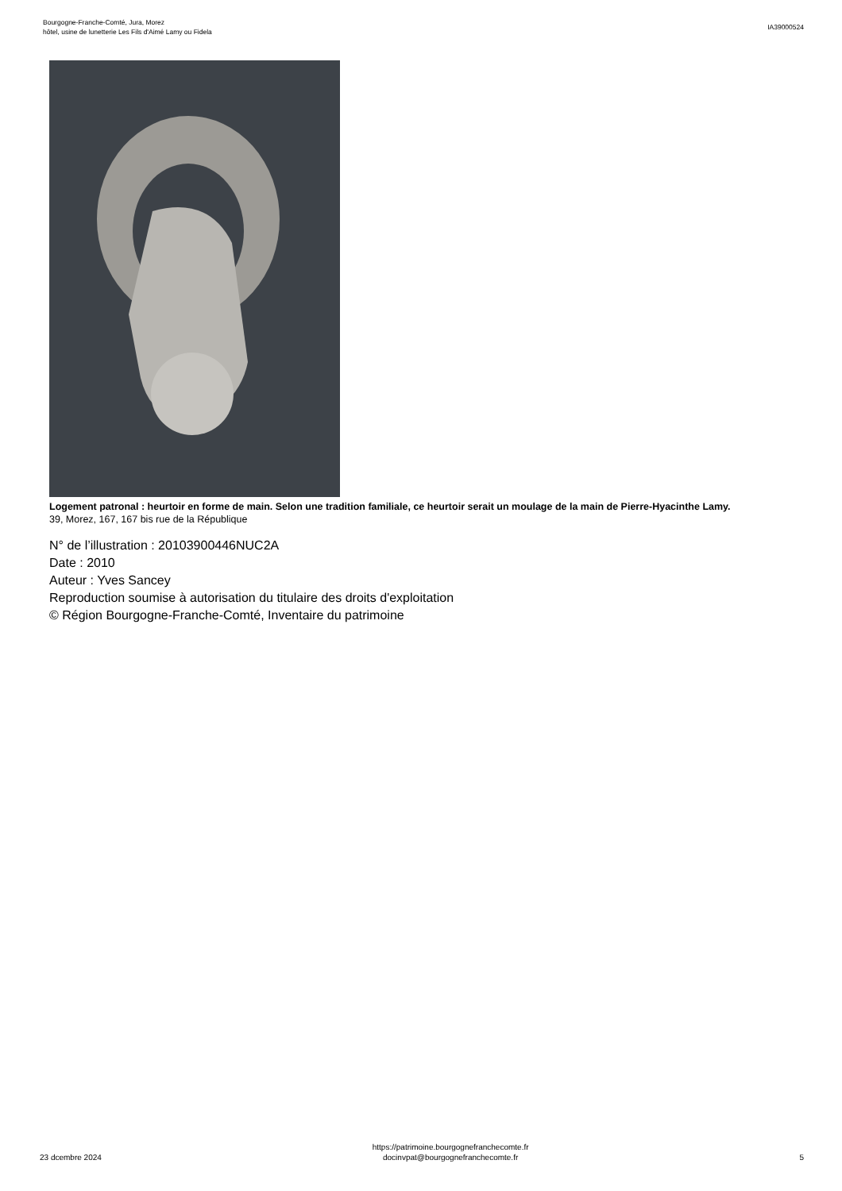Bourgogne-Franche-Comté, Jura, Morez
hôtel, usine de lunetterie Les Fils d'Aimé Lamy ou Fidela
IA39000524
Logement patronal : heurtoir en forme de main. Selon une tradition familiale, ce heurtoir serait un moulage de la main de Pierre-Hyacinthe Lamy.
39, Morez, 167, 167 bis rue de la République
N° de l’illustration : 20103900446NUC2A
Date : 2010
Auteur : Yves Sancey
Reproduction soumise à autorisation du titulaire des droits d'exploitation
© Région Bourgogne-Franche-Comté, Inventaire du patrimoine
23 dcembre 2024
https://patrimoine.bourgognefranchecomte.fr
docinvpat@bourgognefranchecomte.fr
5